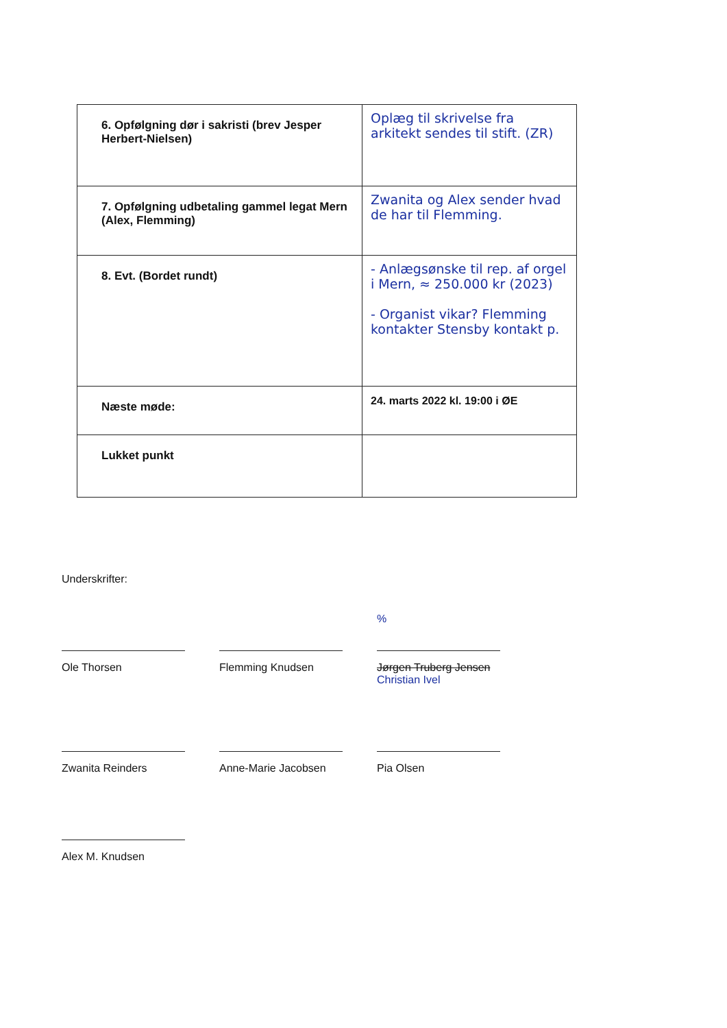| 6. Opfølgning dør i sakristi (brev Jesper Herbert-Nielsen) | Oplæg til skrivelse fra arkitekt sendes til stift. (ZR) |
| 7. Opfølgning udbetaling gammel legat Mern (Alex, Flemming) | Zwanita og Alex sender hvad de har til Flemming. |
| 8. Evt. (Bordet rundt) | - Anlægsønske til rep. af orgel i Mern, ≈ 250.000 kr (2023) - Organist vikar? Flemming kontakter Stensby kontakt p. |
| Næste møde: | 24. marts 2022 kl. 19:00 i ØE |
| Lukket punkt | |
Underskrifter:
Ole Thorsen Flemming Knudsen
%
Jørgen Truberg Jensen
Christian Ivel
Zwanita Reinders Anne-Marie Jacobsen Pia Olsen
Alex M. Knudsen